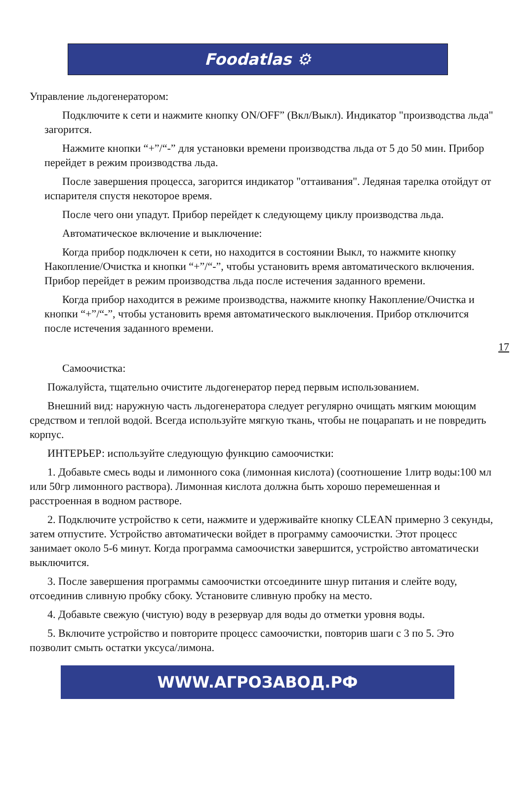Foodatlas ⚙
Управление льдогенератором:
Подключите к сети и нажмите кнопку ON/OFF” (Вкл/Выкл). Индикатор "производства льда" загорится.
Нажмите кнопки “+”/“-” для установки времени производства льда от 5 до 50 мин. Прибор перейдет в режим производства льда.
После завершения процесса, загорится индикатор "оттаивания". Ледяная тарелка отойдут от испарителя спустя некоторое время.
После чего они упадут. Прибор перейдет к следующему циклу производства льда.
Автоматическое включение и выключение:
Когда прибор подключен к сети, но находится в состоянии Выкл, то нажмите кнопку Накопление/Очистка и кнопки “+”/“-”, чтобы установить время автоматического включения. Прибор перейдет в режим производства льда после истечения заданного времени.
Когда прибор находится в режиме производства, нажмите кнопку Накопление/Очистка и кнопки “+”/“-”, чтобы установить время автоматического выключения. Прибор отключится после истечения заданного времени.
17
Самоочистка:
Пожалуйста, тщательно очистите льдогенератор перед первым использованием.
Внешний вид: наружную часть льдогенератора следует регулярно очищать мягким моющим средством и теплой водой. Всегда используйте мягкую ткань, чтобы не поцарапать и не повредить корпус.
ИНТЕРЬЕР: используйте следующую функцию самоочистки:
1. Добавьте смесь воды и лимонного сока (лимонная кислота) (соотношение 1литр воды:100 мл или 50гр лимонного раствора). Лимонная кислота должна быть хорошо перемешенная и расстроенная в водном растворе.
2. Подключите устройство к сети, нажмите и удерживайте кнопку CLEAN примерно 3 секунды, затем отпустите. Устройство автоматически войдет в программу самоочистки. Этот процесс занимает около 5-6 минут. Когда программа самоочистки завершится, устройство автоматически выключится.
3. После завершения программы самоочистки отсоедините шнур питания и слейте воду, отсоединив сливную пробку сбоку. Установите сливную пробку на место.
4. Добавьте свежую (чистую) воду в резервуар для воды до отметки уровня воды.
5. Включите устройство и повторите процесс самоочистки, повторив шаги с 3 по 5. Это позволит смыть остатки уксуса/лимона.
WWW.АГРОЗАВОД.РФ